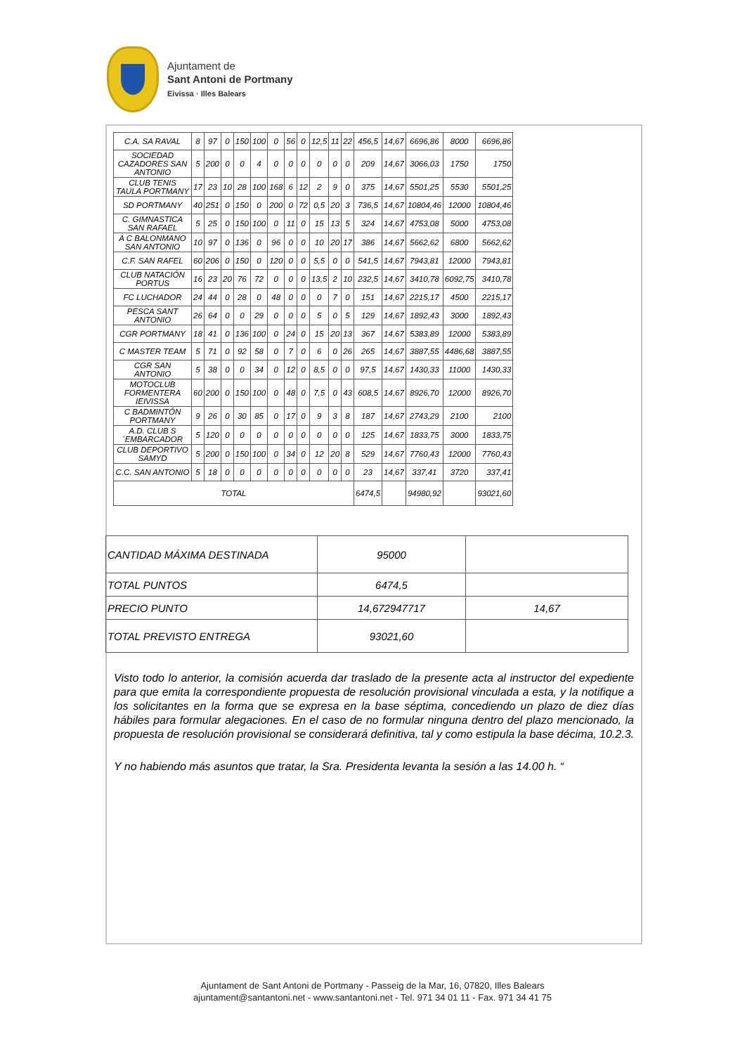Ajuntament de
Sant Antoni de Portmany
Eivissa · Illes Balears
| C.A. SA RAVAL | 8 | 97 | 0 | 150 | 100 | 0 | 56 | 0 | 12,5 | 11 | 22 | 456,5 | 14,67 | 6696,86 | 8000 | 6696,86 |
| SOCIEDAD CAZADORES SAN ANTONIO | 5 | 200 | 0 | 0 | 4 | 0 | 0 | 0 | 0 | 0 | 0 | 209 | 14,67 | 3066,03 | 1750 | 1750 |
| CLUB TENIS TAULA PORTMANY | 17 | 23 | 10 | 28 | 100 | 168 | 6 | 12 | 2 | 9 | 0 | 375 | 14,67 | 5501,25 | 5530 | 5501,25 |
| SD PORTMANY | 40 | 251 | 0 | 150 | 0 | 200 | 0 | 72 | 0,5 | 20 | 3 | 736,5 | 14,67 | 10804,46 | 12000 | 10804,46 |
| C. GIMNASTICA SAN RAFAEL | 5 | 25 | 0 | 150 | 100 | 0 | 11 | 0 | 15 | 13 | 5 | 324 | 14,67 | 4753,08 | 5000 | 4753,08 |
| A C BALONMANO SAN ANTONIO | 10 | 97 | 0 | 136 | 0 | 96 | 0 | 0 | 10 | 20 | 17 | 386 | 14,67 | 5662,62 | 6800 | 5662,62 |
| C.F. SAN RAFEL | 60 | 206 | 0 | 150 | 0 | 120 | 0 | 0 | 5,5 | 0 | 0 | 541,5 | 14,67 | 7943,81 | 12000 | 7943,81 |
| CLUB NATACIÓN PORTUS | 16 | 23 | 20 | 76 | 72 | 0 | 0 | 0 | 13,5 | 2 | 10 | 232,5 | 14,67 | 3410,78 | 6092,75 | 3410,78 |
| FC LUCHADOR | 24 | 44 | 0 | 28 | 0 | 48 | 0 | 0 | 0 | 7 | 0 | 151 | 14,67 | 2215,17 | 4500 | 2215,17 |
| PESCA SANT ANTONIO | 26 | 64 | 0 | 0 | 29 | 0 | 0 | 0 | 5 | 0 | 5 | 129 | 14,67 | 1892,43 | 3000 | 1892,43 |
| CGR PORTMANY | 18 | 41 | 0 | 136 | 100 | 0 | 24 | 0 | 15 | 20 | 13 | 367 | 14,67 | 5383,89 | 12000 | 5383,89 |
| C MASTER TEAM | 5 | 71 | 0 | 92 | 58 | 0 | 7 | 0 | 6 | 0 | 26 | 265 | 14,67 | 3887,55 | 4486,68 | 3887,55 |
| CGR SAN ANTONIO | 5 | 38 | 0 | 0 | 34 | 0 | 12 | 0 | 8,5 | 0 | 0 | 97,5 | 14,67 | 1430,33 | 11000 | 1430,33 |
| MOTOCLUB FORMENTERA IEIVISSA | 60 | 200 | 0 | 150 | 100 | 0 | 48 | 0 | 7,5 | 0 | 43 | 608,5 | 14,67 | 8926,70 | 12000 | 8926,70 |
| C BADMINTÓN PORTMANY | 9 | 26 | 0 | 30 | 85 | 0 | 17 | 0 | 9 | 3 | 8 | 187 | 14,67 | 2743,29 | 2100 | 2100 |
| A.D. CLUB S ´EMBARCADOR | 5 | 120 | 0 | 0 | 0 | 0 | 0 | 0 | 0 | 0 | 0 | 125 | 14,67 | 1833,75 | 3000 | 1833,75 |
| CLUB DEPORTIVO SAMYD | 5 | 200 | 0 | 150 | 100 | 0 | 34 | 0 | 12 | 20 | 8 | 529 | 14,67 | 7760,43 | 12000 | 7760,43 |
| C.C. SAN ANTONIO | 5 | 18 | 0 | 0 | 0 | 0 | 0 | 0 | 0 | 0 | 0 | 23 | 14,67 | 337,41 | 3720 | 337,41 |
| TOTAL | | | | | | | | | | | | 6474,5 | | 94980,92 | | 93021,60 |
| CANTIDAD MÁXIMA DESTINADA | 95000 | |
| TOTAL PUNTOS | 6474,5 | |
| PRECIO PUNTO | 14,672947717 | 14,67 |
| TOTAL PREVISTO ENTREGA | 93021,60 | |
Visto todo lo anterior, la comisión acuerda dar traslado de la presente acta al instructor del expediente para que emita la correspondiente propuesta de resolución provisional vinculada a esta, y la notifique a los solicitantes en la forma que se expresa en la base séptima, concediendo un plazo de diez días hábiles para formular alegaciones. En el caso de no formular ninguna dentro del plazo mencionado, la propuesta de resolución provisional se considerará definitiva, tal y como estipula la base décima, 10.2.3.
Y no habiendo más asuntos que tratar, la Sra. Presidenta levanta la sesión a las 14.00 h. “
Ajuntament de Sant Antoni de Portmany - Passeig de la Mar, 16, 07820, Illes Balears
ajuntament@santantoni.net - www.santantoni.net - Tel. 971 34 01 11 - Fax. 971 34 41 75